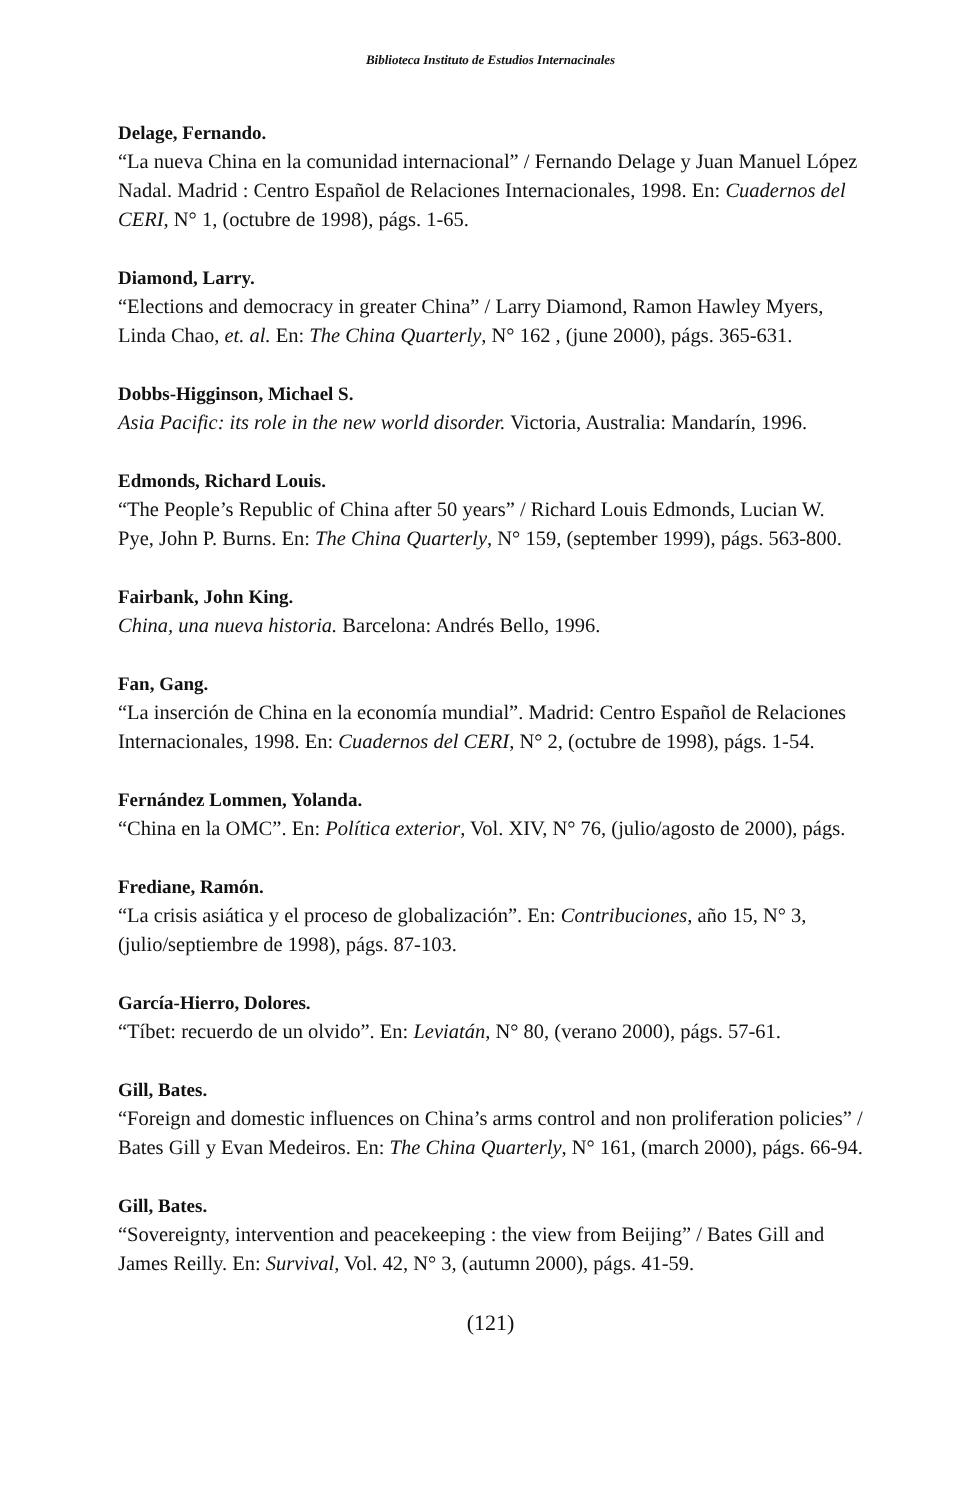Biblioteca Instituto de Estudios Internacinales
Delage, Fernando.
“La nueva China en la comunidad internacional” / Fernando Delage y Juan Manuel López Nadal. Madrid : Centro Español de Relaciones Internacionales, 1998. En: Cuadernos del CERI, N° 1, (octubre de 1998), págs. 1-65.
Diamond, Larry.
“Elections and democracy in greater China” / Larry Diamond, Ramon Hawley Myers, Linda Chao, et. al. En: The China Quarterly, N° 162 , (june 2000), págs. 365-631.
Dobbs-Higginson, Michael S.
Asia Pacific: its role in the new world disorder. Victoria, Australia: Mandarín, 1996.
Edmonds, Richard Louis.
“The People’s Republic of China after 50 years” / Richard Louis Edmonds, Lucian W. Pye, John P. Burns. En: The China Quarterly, N° 159, (september 1999), págs. 563-800.
Fairbank, John King.
China, una nueva historia. Barcelona: Andrés Bello, 1996.
Fan, Gang.
“La inserción de China en la economía mundial”. Madrid: Centro Español de Relaciones Internacionales, 1998. En: Cuadernos del CERI, N° 2, (octubre de 1998), págs. 1-54.
Fernández Lommen, Yolanda.
“China en la OMC”. En: Política exterior, Vol. XIV, N° 76, (julio/agosto de 2000), págs.
Frediane, Ramón.
“La crisis asiática y el proceso de globalización”. En: Contribuciones, año 15, N° 3, (julio/septiembre de 1998), págs. 87-103.
García-Hierro, Dolores.
“Tíbet: recuerdo de un olvido”. En: Leviatán, N° 80, (verano 2000), págs. 57-61.
Gill, Bates.
“Foreign and domestic influences on China’s arms control and non proliferation policies” / Bates Gill y Evan Medeiros. En: The China Quarterly, N° 161, (march 2000), págs. 66-94.
Gill, Bates.
“Sovereignty, intervention and peacekeeping : the view from Beijing” / Bates Gill and James Reilly. En: Survival, Vol. 42, N° 3, (autumn 2000), págs. 41-59.
(121)